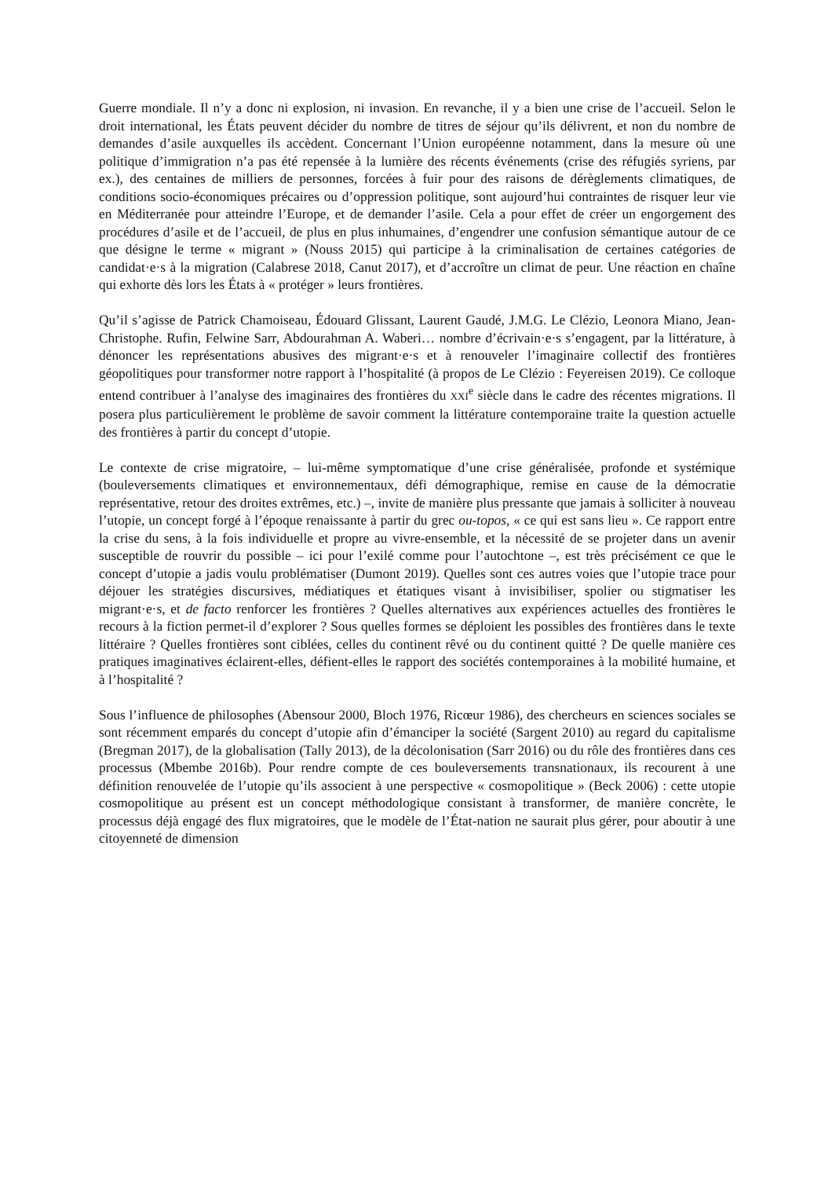Guerre mondiale. Il n’y a donc ni explosion, ni invasion. En revanche, il y a bien une crise de l’accueil. Selon le droit international, les États peuvent décider du nombre de titres de séjour qu’ils délivrent, et non du nombre de demandes d’asile auxquelles ils accèdent. Concernant l’Union européenne notamment, dans la mesure où une politique d’immigration n’a pas été repensée à la lumière des récents événements (crise des réfugiés syriens, par ex.), des centaines de milliers de personnes, forcées à fuir pour des raisons de dérèglements climatiques, de conditions socio-économiques précaires ou d’oppression politique, sont aujourd’hui contraintes de risquer leur vie en Méditerranée pour atteindre l’Europe, et de demander l’asile. Cela a pour effet de créer un engorgement des procédures d’asile et de l’accueil, de plus en plus inhumaines, d’engendrer une confusion sémantique autour de ce que désigne le terme « migrant » (Nouss 2015) qui participe à la criminalisation de certaines catégories de candidat·e·s à la migration (Calabrese 2018, Canut 2017), et d’accroître un climat de peur. Une réaction en chaîne qui exhorte dès lors les États à « protéger » leurs frontières.
Qu’il s’agisse de Patrick Chamoiseau, Édouard Glissant, Laurent Gaudé, J.M.G. Le Clézio, Leonora Miano, Jean-Christophe. Rufin, Felwine Sarr, Abdourahman A. Waberi… nombre d’écrivain·e·s s’engagent, par la littérature, à dénoncer les représentations abusives des migrant·e·s et à renouveler l’imaginaire collectif des frontières géopolitiques pour transformer notre rapport à l’hospitalité (à propos de Le Clézio : Feyereisen 2019). Ce colloque entend contribuer à l’analyse des imaginaires des frontières du XXI<sup>e</sup> siècle dans le cadre des récentes migrations. Il posera plus particulièrement le problème de savoir comment la littérature contemporaine traite la question actuelle des frontières à partir du concept d’utopie.
Le contexte de crise migratoire, – lui-même symptomatique d’une crise généralisée, profonde et systémique (bouleversements climatiques et environnementaux, défi démographique, remise en cause de la démocratie représentative, retour des droites extrêmes, etc.) –, invite de manière plus pressante que jamais à solliciter à nouveau l’utopie, un concept forgé à l’époque renaissante à partir du grec ou-topos, « ce qui est sans lieu ». Ce rapport entre la crise du sens, à la fois individuelle et propre au vivre-ensemble, et la nécessité de se projeter dans un avenir susceptible de rouvrir du possible – ici pour l’exilé comme pour l’autochtone –, est très précisément ce que le concept d’utopie a jadis voulu problématiser (Dumont 2019). Quelles sont ces autres voies que l’utopie trace pour déjouer les stratégies discursives, médiatiques et étatiques visant à invisibiliser, spolier ou stigmatiser les migrant·e·s, et de facto renforcer les frontières ? Quelles alternatives aux expériences actuelles des frontières le recours à la fiction permet-il d’explorer ? Sous quelles formes se déploient les possibles des frontières dans le texte littéraire ? Quelles frontières sont ciblées, celles du continent rêvé ou du continent quitté ? De quelle manière ces pratiques imaginatives éclairent-elles, défient-elles le rapport des sociétés contemporaines à la mobilité humaine, et à l’hospitalité ?
Sous l’influence de philosophes (Abensour 2000, Bloch 1976, Ricœur 1986), des chercheurs en sciences sociales se sont récemment emparés du concept d’utopie afin d’émanciper la société (Sargent 2010) au regard du capitalisme (Bregman 2017), de la globalisation (Tally 2013), de la décolonisation (Sarr 2016) ou du rôle des frontières dans ces processus (Mbembe 2016b). Pour rendre compte de ces bouleversements transnationaux, ils recourent à une définition renouvelée de l’utopie qu’ils associent à une perspective « cosmopolitique » (Beck 2006) : cette utopie cosmopolitique au présent est un concept méthodologique consistant à transformer, de manière concrète, le processus déjà engagé des flux migratoires, que le modèle de l’État-nation ne saurait plus gérer, pour aboutir à une citoyenneté de dimension